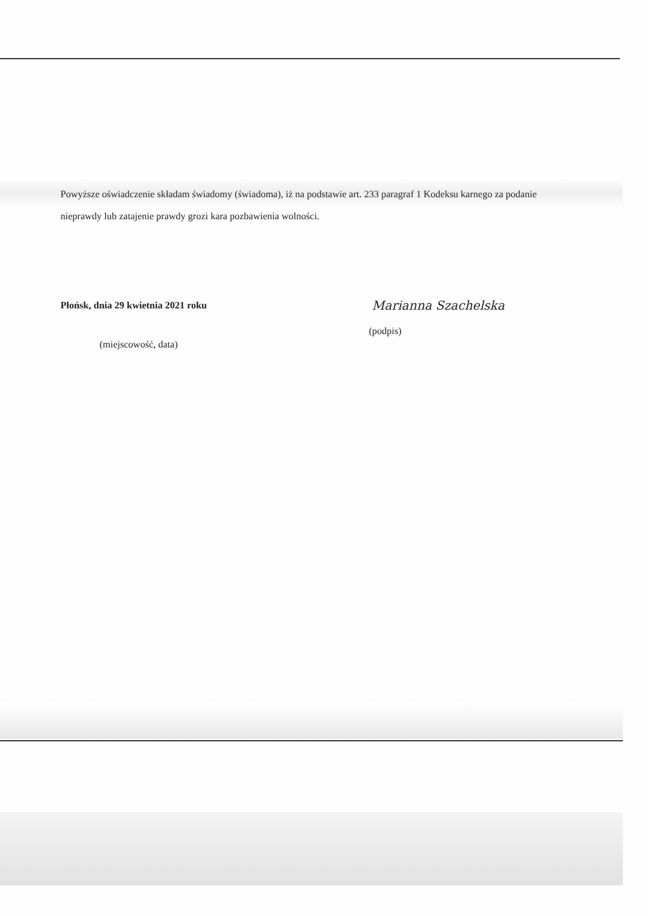Powyższe oświadczenie składam świadomy (świadoma), iż na podstawie art. 233 paragraf 1 Kodeksu karnego za podanie nieprawdy lub zatajenie prawdy grozi kara pozbawienia wolności.
Płońsk, dnia 29 kwietnia 2021 roku
(miejscowość, data)
Marianna Szachelska
(podpis)